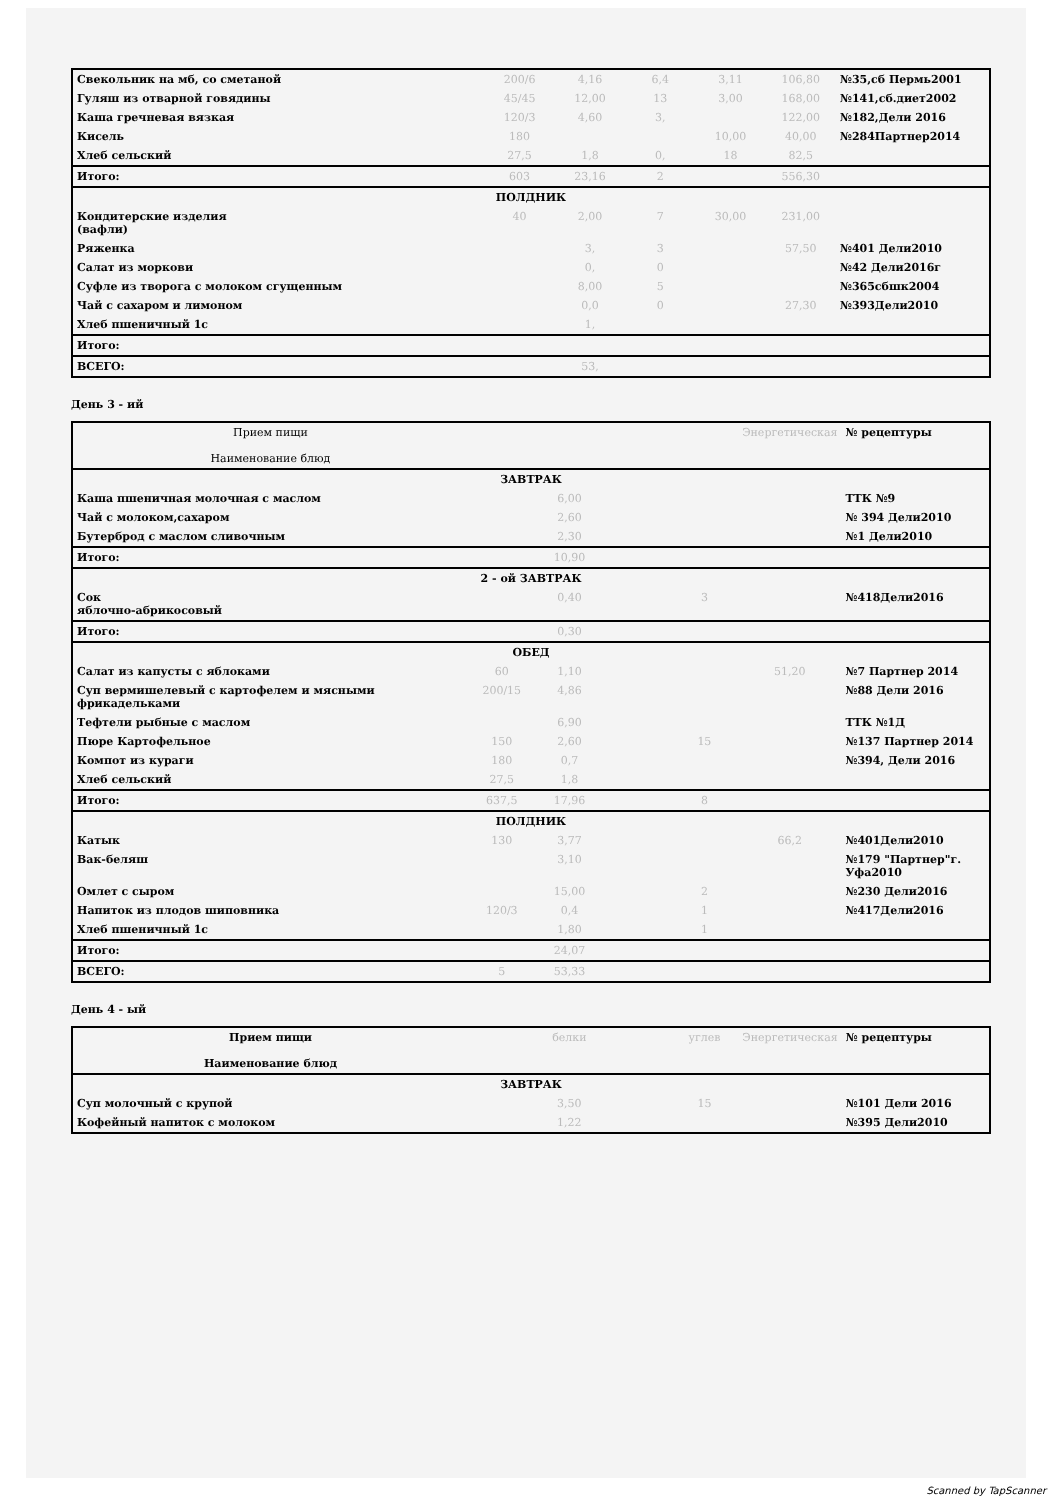| Свекольник на мб, со сметаной | 200/6 | 4,16 | 6,4 | 3,11 | 106,80 | №35,сб Пермь2001 |
| Гуляш из отварной говядины | 45/45 | 12,00 | 13 | 3,00 | 168,00 | №141,сб.диет2002 |
| Каша гречневая вязкая | 120/3 | 4,60 | 3, | | 122,00 | №182,Дели 2016 |
| Кисель | 180 | | | 10,00 | 40,00 | №284Партнер2014 |
| Хлеб сельский | 27,5 | 1,8 | 0, | 18 | 82,5 | |
| Итого: | 603 | 23,16 | 2 | | 556,30 | |
| ПОЛДНИК | | | | | | |
| Кондитерские изделия (вафли) | 40 | 2,00 | 7 | 30,00 | 231,00 | |
| Ряженка | | 3, | 3 | | 57,50 | №401 Дели2010 |
| Салат из моркови | | 0, | 0 | | | №42 Дели2016г |
| Суфле из творога с молоком сгущенным | | 8,00 | 5 | | | №365сбшк2004 |
| Чай с сахаром и лимоном | | 0,0 | 0 | | 27,30 | №393Дели2010 |
| Хлеб пшеничный 1с | | 1, | | | | |
| Итого: | | | | | | |
| ВСЕГО: | | 53, | | | | |
День 3 - ий
| Прием пищи Наименование блюд | | | | | Энергетическая | № рецептуры |
| ЗАВТРАК | | | | | | |
| Каша пшеничная молочная с маслом | | 6,00 | | | | ТТК №9 |
| Чай с молоком,сахаром | | 2,60 | | | | № 394 Дели2010 |
| Бутерброд с маслом сливочным | | 2,30 | | | | №1 Дели2010 |
| Итого: | | 10,90 | | | | |
| 2 - ой ЗАВТРАК | | | | | | |
| Сок яблочно-абрикосовый | | 0,40 | | 3 | | №418Дели2016 |
| Итого: | | 0,30 | | | | |
| ОБЕД | | | | | | |
| Салат из капусты с яблоками | 60 | 1,10 | | | 51,20 | №7 Партнер 2014 |
| Суп вермишелевый с картофелем и мясными фрикадельками | 200/15 | 4,86 | | | | №88 Дели 2016 |
| Тефтели рыбные с маслом | | 6,90 | | | | ТТК №1Д |
| Пюре Картофельное | 150 | 2,60 | | 15 | | №137 Партнер 2014 |
| Компот из кураги | 180 | 0,7 | | | | №394, Дели 2016 |
| Хлеб сельский | 27,5 | 1,8 | | | | |
| Итого: | 637,5 | 17,96 | | 8 | | |
| ПОЛДНИК | | | | | | |
| Катык | 130 | 3,77 | | | 66,2 | №401Дели2010 |
| Вак-беляш | | 3,10 | | | | №179 "Партнер"г. Уфа2010 |
| Омлет с сыром | | 15,00 | | 2 | | №230 Дели2016 |
| Напиток из плодов шиповника | 120/3 | 0,4 | | 1 | | №417Дели2016 |
| Хлеб пшеничный 1с | | 1,80 | | 1 | | |
| Итого: | | 24,07 | | | | |
| ВСЕГО: | 5 | 53,33 | | | | |
День 4 - ый
| Прием пищи Наименование блюд | | белки | | углев | Энергетическая | № рецептуры |
| ЗАВТРАК | | | | | | |
| Суп молочный с крупой | | 3,50 | | 15 | | №101 Дели 2016 |
| Кофейный напиток с молоком | | 1,22 | | | | №395 Дели2010 |
Scanned by TapScanner